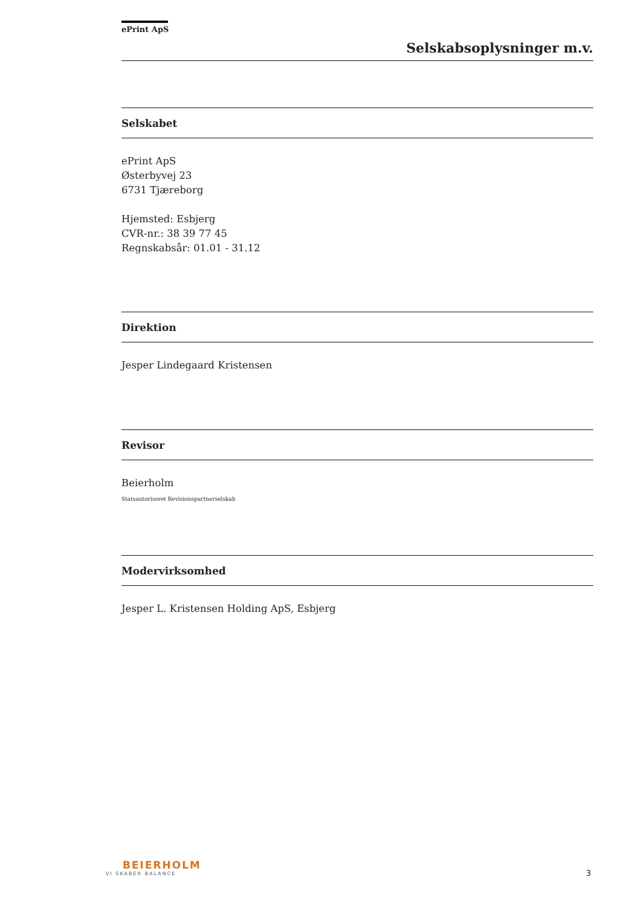ePrint ApS
Selskabsoplysninger m.v.
Selskabet
ePrint ApS
Østerbyvej 23
6731 Tjæreborg
Hjemsted: Esbjerg
CVR-nr.: 38 39 77 45
Regnskabsår: 01.01 - 31.12
Direktion
Jesper Lindegaard Kristensen
Revisor
Beierholm
Statsautoriseret Revisionspartnerselskab
Modervirksomhed
Jesper L. Kristensen Holding ApS, Esbjerg
BEIERHOLM
VI SKABER BALANCE
3